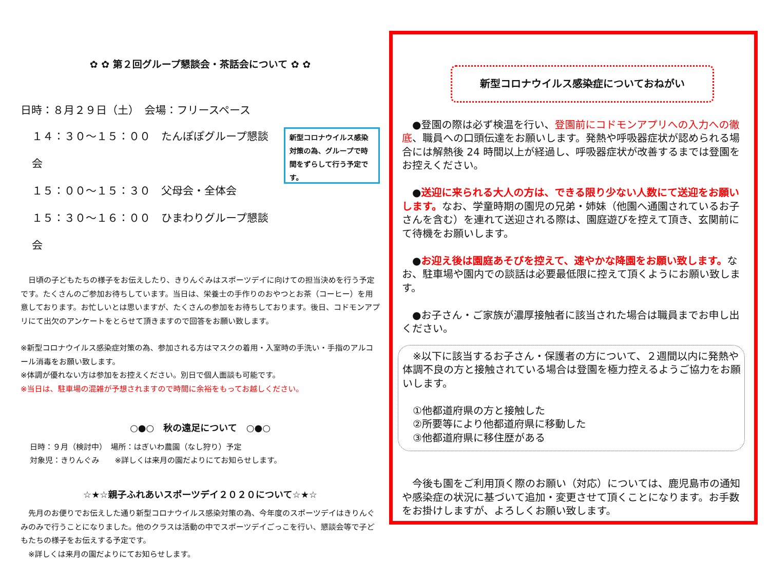✿ ✿ 第２回グループ懇談会・茶話会について ✿ ✿
日時：８月２９日（土）　会場：フリースペース
１４：３０～１５：００　たんぽぽグループ懇談会
１５：００～１５：３０　父母会・全体会
１５：３０～１６：００　ひまわりグループ懇談会
新型コロナウイルス感染対策の為、グループで時間をずらして行う予定です。
　日頃の子どもたちの様子をお伝えしたり、きりんぐみはスポーツデイに向けての担当決めを行う予定です。たくさんのご参加お待ちしています。当日は、栄養士の手作りのおやつとお茶（コーヒー）を用意しております。お忙しいとは思いますが、たくさんの参加をお待ちしております。後日、コドモンアプリにて出欠のアンケートをとらせて頂きますので回答をお願い致します。
※新型コロナウイルス感染症対策の為、参加される方はマスクの着用・入室時の手洗い・手指のアルコール消毒をお願い致します。
※体調が優れない方は参加をお控えください。別日で個人面談も可能です。
※当日は、駐車場の混雑が予想されますので時間に余裕をもってお越しください。
○●○　秋の遠足について　○●○
日時：９月（検討中）　場所：はぎいわ農園（なし狩り）予定
対象児：きりんぐみ　　※詳しくは来月の園だよりにてお知らせします。
☆★☆親子ふれあいスポーツデイ２０２０について☆★☆
　先月のお便りでお伝えした通り新型コロナウイルス感染対策の為、今年度のスポーツデイはきりんぐみのみで行うことになりました。他のクラスは活動の中でスポーツデイごっこを行い、懇談会等で子どもたちの様子をお伝えする予定です。
　※詳しくは来月の園だよりにてお知らせします。
新型コロナウイルス感染症についておねがい
　●登園の際は必ず検温を行い、登園前にコドモンアプリへの入力への徹底、職員への口頭伝達をお願いします。発熱や呼吸器症状が認められる場合には解熱後 24 時間以上が経過し、呼吸器症状が改善するまでは登園をお控えください。
　●送迎に来られる大人の方は、できる限り少ない人数にて送迎をお願いします。なお、学童時期の園児の兄弟・姉妹（他園へ通園されているお子さんを含む）を連れて送迎される際は、園庭遊びを控えて頂き、玄関前にて待機をお願いします。
　●お迎え後は園庭あそびを控えて、速やかな降園をお願い致します。なお、駐車場や園内での談話は必要最低限に控えて頂くようにお願い致します。
　●お子さん・ご家族が濃厚接触者に該当された場合は職員までお申し出ください。
　※以下に該当するお子さん・保護者の方について、２週間以内に発熱や体調不良の方と接触されている場合は登園を極力控えるようご協力をお願いします。
　①他都道府県の方と接触した
　②所要等により他都道府県に移動した
　③他都道府県に移住歴がある
　今後も園をご利用頂く際のお願い（対応）については、鹿児島市の通知や感染症の状況に基づいて追加・変更させて頂くことになります。お手数をお掛けしますが、よろしくお願い致します。